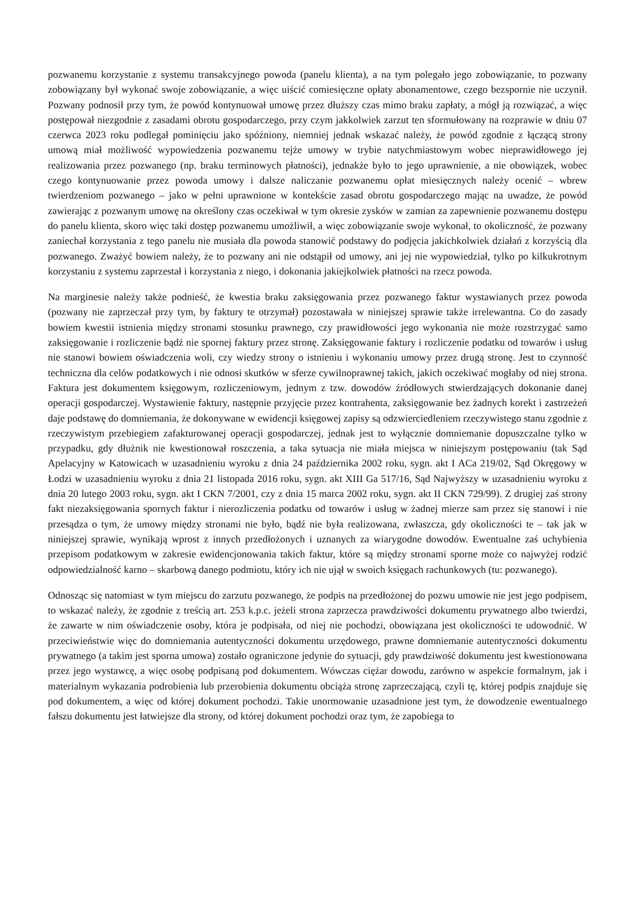pozwanemu korzystanie z systemu transakcyjnego powoda (panelu klienta), a na tym polegało jego zobowiązanie, to pozwany zobowiązany był wykonać swoje zobowiązanie, a więc uiścić comiesięczne opłaty abonamentowe, czego bezspornie nie uczynił. Pozwany podnosił przy tym, że powód kontynuował umowę przez dłuższy czas mimo braku zapłaty, a mógł ją rozwiązać, a więc postępował niezgodnie z zasadami obrotu gospodarczego, przy czym jakkolwiek zarzut ten sformułowany na rozprawie w dniu 07 czerwca 2023 roku podlegał pominięciu jako spóźniony, niemniej jednak wskazać należy, że powód zgodnie z łączącą strony umową miał możliwość wypowiedzenia pozwanemu tejże umowy w trybie natychmiastowym wobec nieprawidłowego jej realizowania przez pozwanego (np. braku terminowych płatności), jednakże było to jego uprawnienie, a nie obowiązek, wobec czego kontynuowanie przez powoda umowy i dalsze naliczanie pozwanemu opłat miesięcznych należy ocenić – wbrew twierdzeniom pozwanego – jako w pełni uprawnione w kontekście zasad obrotu gospodarczego mając na uwadze, że powód zawierając z pozwanym umowę na określony czas oczekiwał w tym okresie zysków w zamian za zapewnienie pozwanemu dostępu do panelu klienta, skoro więc taki dostęp pozwanemu umożliwił, a więc zobowiązanie swoje wykonał, to okoliczność, że pozwany zaniechał korzystania z tego panelu nie musiała dla powoda stanowić podstawy do podjęcia jakichkolwiek działań z korzyścią dla pozwanego. Zważyć bowiem należy, że to pozwany ani nie odstąpił od umowy, ani jej nie wypowiedział, tylko po kilkukrotnym korzystaniu z systemu zaprzestał i korzystania z niego, i dokonania jakiejkolwiek płatności na rzecz powoda.
Na marginesie należy także podnieść, że kwestia braku zaksięgowania przez pozwanego faktur wystawianych przez powoda (pozwany nie zaprzeczał przy tym, by faktury te otrzymał) pozostawała w niniejszej sprawie także irrelewantna. Co do zasady bowiem kwestii istnienia między stronami stosunku prawnego, czy prawidłowości jego wykonania nie może rozstrzygać samo zaksięgowanie i rozliczenie bądź nie spornej faktury przez stronę. Zaksięgowanie faktury i rozliczenie podatku od towarów i usług nie stanowi bowiem oświadczenia woli, czy wiedzy strony o istnieniu i wykonaniu umowy przez drugą stronę. Jest to czynność techniczna dla celów podatkowych i nie odnosi skutków w sferze cywilnoprawnej takich, jakich oczekiwać mogłaby od niej strona. Faktura jest dokumentem księgowym, rozliczeniowym, jednym z tzw. dowodów źródłowych stwierdzających dokonanie danej operacji gospodarczej. Wystawienie faktury, następnie przyjęcie przez kontrahenta, zaksięgowanie bez żadnych korekt i zastrzeżeń daje podstawę do domniemania, że dokonywane w ewidencji księgowej zapisy są odzwierciedleniem rzeczywistego stanu zgodnie z rzeczywistym przebiegiem zafakturowanej operacji gospodarczej, jednak jest to wyłącznie domniemanie dopuszczalne tylko w przypadku, gdy dłużnik nie kwestionował roszczenia, a taka sytuacja nie miała miejsca w niniejszym postępowaniu (tak Sąd Apelacyjny w Katowicach w uzasadnieniu wyroku z dnia 24 października 2002 roku, sygn. akt I ACa 219/02, Sąd Okręgowy w Łodzi w uzasadnieniu wyroku z dnia 21 listopada 2016 roku, sygn. akt XIII Ga 517/16, Sąd Najwyższy w uzasadnieniu wyroku z dnia 20 lutego 2003 roku, sygn. akt I CKN 7/2001, czy z dnia 15 marca 2002 roku, sygn. akt II CKN 729/99). Z drugiej zaś strony fakt niezaksięgowania spornych faktur i nierozliczenia podatku od towarów i usług w żadnej mierze sam przez się stanowi i nie przesądza o tym, że umowy między stronami nie było, bądź nie była realizowana, zwłaszcza, gdy okoliczności te – tak jak w niniejszej sprawie, wynikają wprost z innych przedłożonych i uznanych za wiarygodne dowodów. Ewentualne zaś uchybienia przepisom podatkowym w zakresie ewidencjonowania takich faktur, które są między stronami sporne może co najwyżej rodzić odpowiedzialność karno – skarbową danego podmiotu, który ich nie ujął w swoich księgach rachunkowych (tu: pozwanego).
Odnosząc się natomiast w tym miejscu do zarzutu pozwanego, że podpis na przedłożonej do pozwu umowie nie jest jego podpisem, to wskazać należy, że zgodnie z treścią art. 253 k.p.c. jeżeli strona zaprzecza prawdziwości dokumentu prywatnego albo twierdzi, że zawarte w nim oświadczenie osoby, która je podpisała, od niej nie pochodzi, obowiązana jest okoliczności te udowodnić. W przeciwieństwie więc do domniemania autentyczności dokumentu urzędowego, prawne domniemanie autentyczności dokumentu prywatnego (a takim jest sporna umowa) zostało ograniczone jedynie do sytuacji, gdy prawdziwość dokumentu jest kwestionowana przez jego wystawcę, a więc osobę podpisaną pod dokumentem. Wówczas ciężar dowodu, zarówno w aspekcie formalnym, jak i materialnym wykazania podrobienia lub przerobienia dokumentu obciąża stronę zaprzeczającą, czyli tę, której podpis znajduje się pod dokumentem, a więc od której dokument pochodzi. Takie unormowanie uzasadnione jest tym, że dowodzenie ewentualnego fałszu dokumentu jest łatwiejsze dla strony, od której dokument pochodzi oraz tym, że zapobiega to